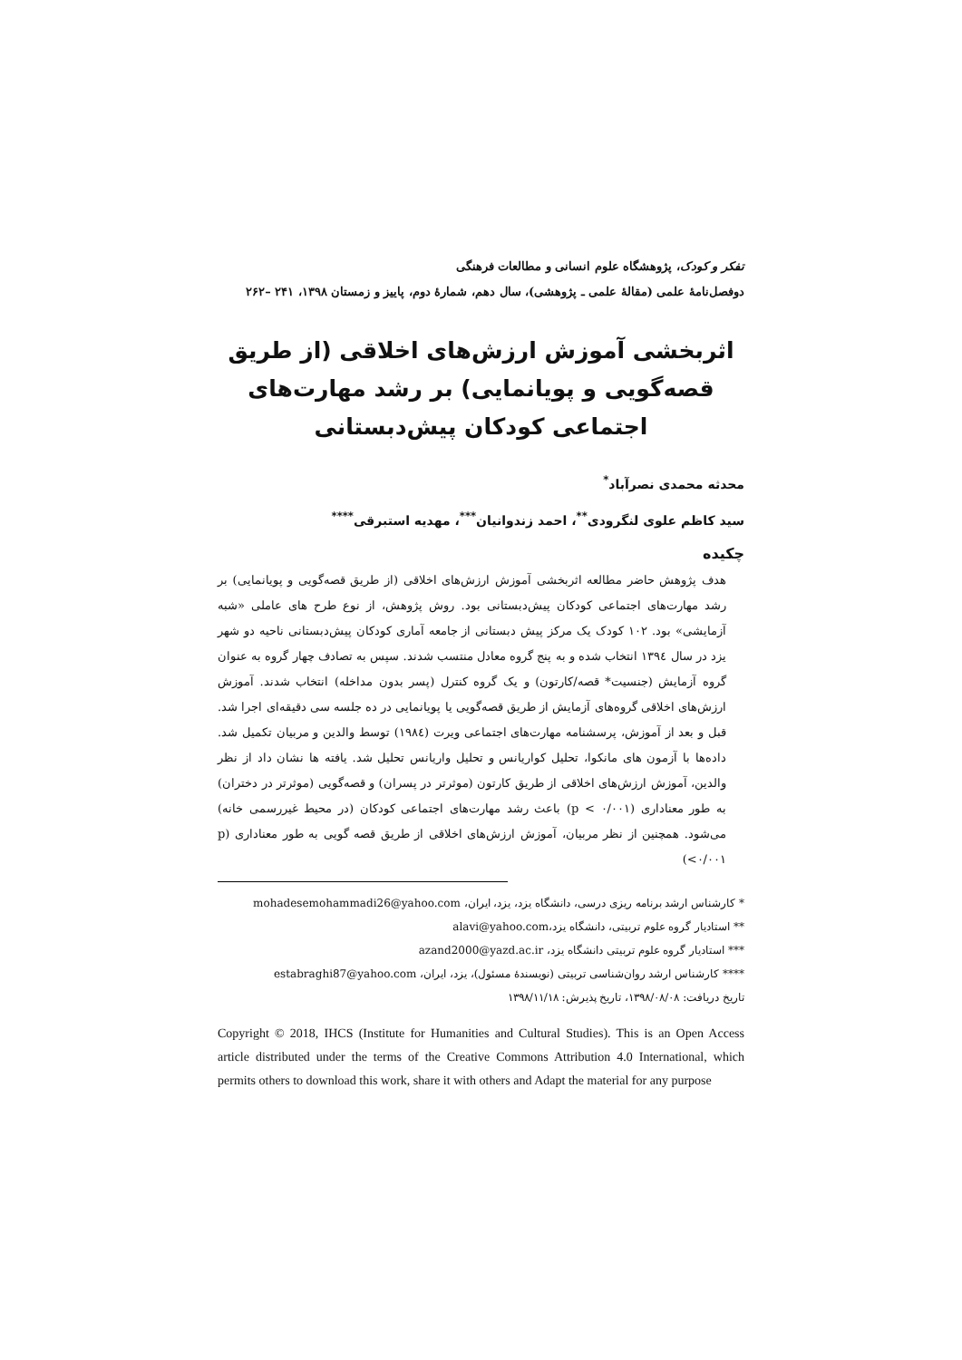تفکر و کودک، پژوهشگاه علوم انسانی و مطالعات فرهنگی
دوفصل‌نامهٔ علمی (مقالهٔ علمی ـ پژوهشی)، سال دهم، شمارهٔ دوم، پاییز و زمستان ۱۳۹۸، ۲۴۱ –۲۶۲
اثربخشی آموزش ارزش‌های اخلاقی (از طریق قصه‌گویی و پویانمایی) بر رشد مهارت‌های اجتماعی کودکان پیش‌دبستانی
محدثه محمدی نصرآباد<sup>*</sup>
سید کاظم علوی لنگرودی<sup>**</sup>، احمد زندوانیان<sup>***</sup>، مهدیه استبرقی<sup>****</sup>
چکیده
هدف پژوهش حاضر مطالعه اثربخشی آموزش ارزش‌های اخلاقی (از طریق قصه‌گویی و پویانمایی) بر رشد مهارت‌های اجتماعی کودکان پیش‌دبستانی بود. روش پژوهش، از نوع طرح های عاملی «شبه آزمایشی» بود. ۱۰۲ کودک یک مرکز پیش دبستانی از جامعه آماری کودکان پیش‌دبستانی ناحیه دو شهر یزد در سال ۱۳۹٤ انتخاب شده و به پنج گروه معادل منتسب شدند. سپس به تصادف چهار گروه به عنوان گروه آزمایش (جنسیت* قصه/کارتون) و یک گروه کنترل (پسر بدون مداخله) انتخاب شدند. آموزش ارزش‌های اخلاقی گروه‌های آزمایش از طریق قصه‌گویی یا پویانمایی در ده جلسه سی دقیقه‌ای اجرا شد. قبل و بعد از آموزش، پرسشنامه مهارت‌های اجتماعی ویرت (۱۹۸٤) توسط والدین و مربیان تکمیل شد. داده‌ها با آزمون های مانکوا، تحلیل کواریانس و تحلیل واریانس تحلیل شد. یافته ها نشان داد از نظر والدین، آموزش ارزش‌های اخلاقی از طریق کارتون (موثرتر در پسران) و قصه‌گویی (موثرتر در دختران) به طور معناداری (p < ۰/۰۰۱) باعث رشد مهارت‌های اجتماعی کودکان (در محیط غیررسمی خانه) می‌شود. همچنین از نظر مربیان، آموزش ارزش‌های اخلاقی از طریق قصه گویی به طور معناداری (p <۰/۰۰۱)
* کارشناس ارشد برنامه ریزی درسی، دانشگاه یزد، یزد، ایران، mohadesemohammadi26@yahoo.com
** استادیار گروه علوم تربیتی، دانشگاه یزد،alavi@yahoo.com
*** استادیار گروه علوم تربیتی دانشگاه یزد، azand2000@yazd.ac.ir
**** کارشناس ارشد روان‌شناسی تربیتی (نویسندهٔ مسئول)، یزد، ایران، estabraghi87@yahoo.com
تاریخ دریافت: ۱۳۹۸/۰۸/۰۸، تاریخ پذیرش: ۱۳۹۸/۱۱/۱۸
Copyright © 2018, IHCS (Institute for Humanities and Cultural Studies). This is an Open Access article distributed under the terms of the Creative Commons Attribution 4.0 International, which permits others to download this work, share it with others and Adapt the material for any purpose